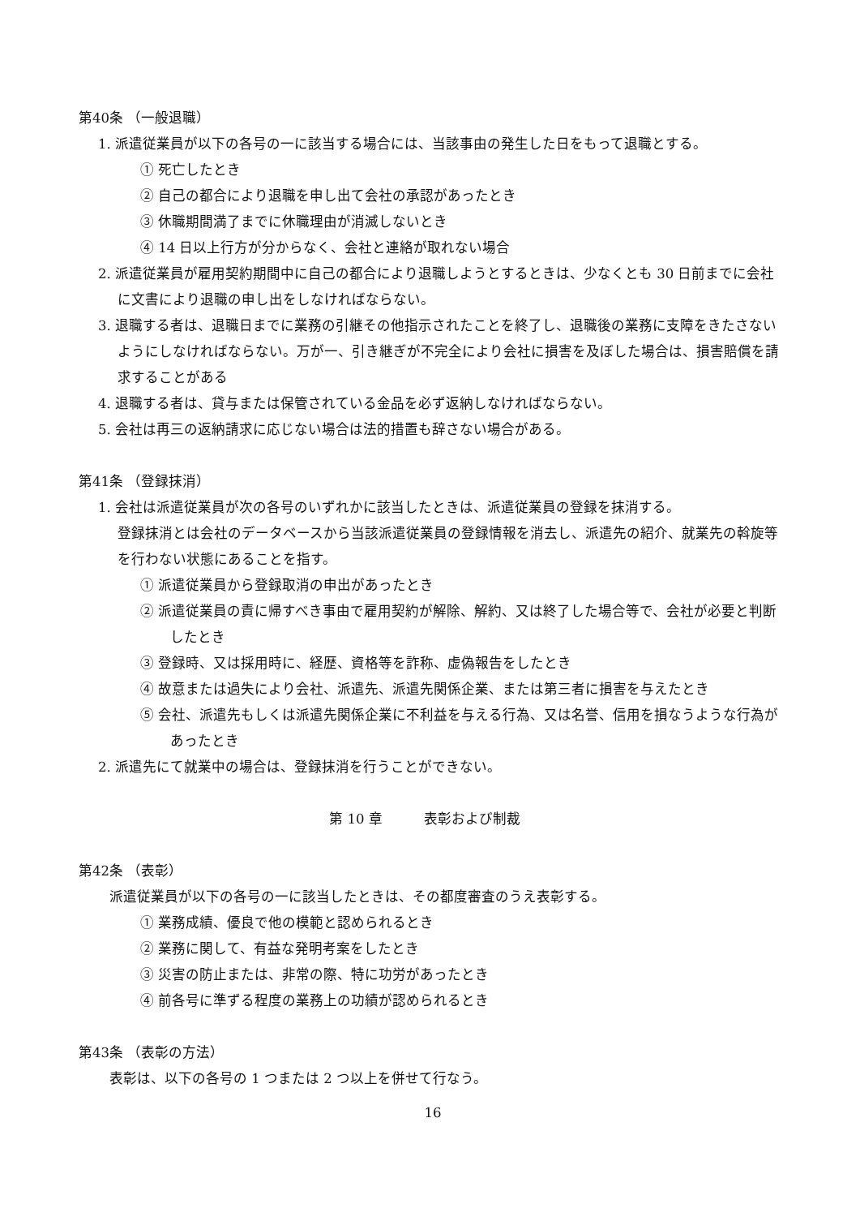第40条 （一般退職）
1. 派遣従業員が以下の各号の一に該当する場合には、当該事由の発生した日をもって退職とする。
① 死亡したとき
② 自己の都合により退職を申し出て会社の承認があったとき
③ 休職期間満了までに休職理由が消滅しないとき
④ 14 日以上行方が分からなく、会社と連絡が取れない場合
2. 派遣従業員が雇用契約期間中に自己の都合により退職しようとするときは、少なくとも 30 日前までに会社に文書により退職の申し出をしなければならない。
3. 退職する者は、退職日までに業務の引継その他指示されたことを終了し、退職後の業務に支障をきたさないようにしなければならない。万が一、引き継ぎが不完全により会社に損害を及ぼした場合は、損害賠償を請求することがある
4. 退職する者は、貸与または保管されている金品を必ず返納しなければならない。
5. 会社は再三の返納請求に応じない場合は法的措置も辞さない場合がある。
第41条 （登録抹消）
1. 会社は派遣従業員が次の各号のいずれかに該当したときは、派遣従業員の登録を抹消する。
登録抹消とは会社のデータベースから当該派遣従業員の登録情報を消去し、派遣先の紹介、就業先の斡旋等を行わない状態にあることを指す。
① 派遣従業員から登録取消の申出があったとき
② 派遣従業員の責に帰すべき事由で雇用契約が解除、解約、又は終了した場合等で、会社が必要と判断したとき
③ 登録時、又は採用時に、経歴、資格等を詐称、虚偽報告をしたとき
④ 故意または過失により会社、派遣先、派遣先関係企業、または第三者に損害を与えたとき
⑤ 会社、派遣先もしくは派遣先関係企業に不利益を与える行為、又は名誉、信用を損なうような行為があったとき
2. 派遣先にて就業中の場合は、登録抹消を行うことができない。
第 10 章　　　表彰および制裁
第42条 （表彰）
派遣従業員が以下の各号の一に該当したときは、その都度審査のうえ表彰する。
① 業務成績、優良で他の模範と認められるとき
② 業務に関して、有益な発明考案をしたとき
③ 災害の防止または、非常の際、特に功労があったとき
④ 前各号に準ずる程度の業務上の功績が認められるとき
第43条 （表彰の方法）
表彰は、以下の各号の 1 つまたは 2 つ以上を併せて行なう。
16